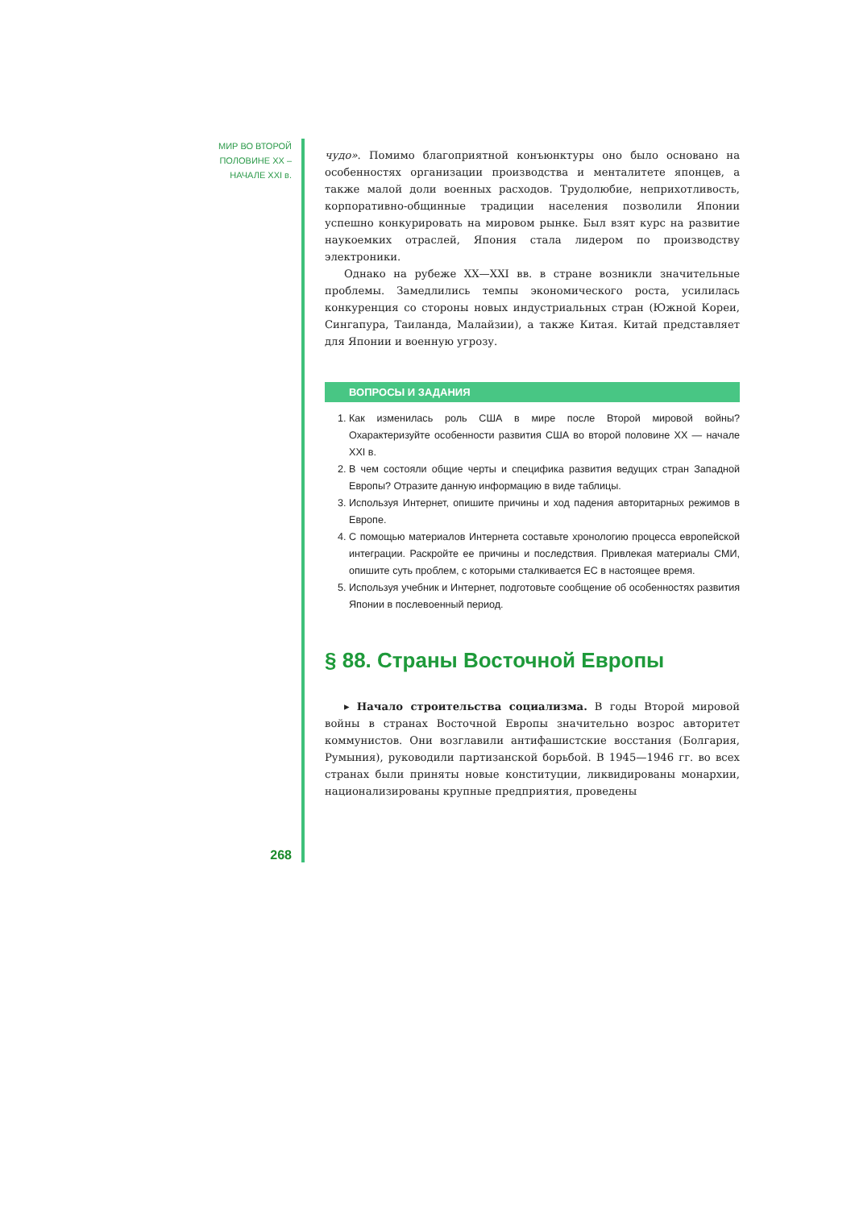МИР ВО ВТОРОЙ
ПОЛОВИНЕ XX –
НАЧАЛЕ XXI в.
268
чудо». Помимо благоприятной конъюнктуры оно было основано на особенностях организации производства и менталитете японцев, а также малой доли военных расходов. Трудолюбие, неприхотливость, корпоративно-общинные традиции населения позволили Японии успешно конкурировать на мировом рынке. Был взят курс на развитие наукоемких отраслей, Япония стала лидером по производству электроники.
Однако на рубеже XX—XXI вв. в стране возникли значительные проблемы. Замедлились темпы экономического роста, усилилась конкуренция со стороны новых индустриальных стран (Южной Кореи, Сингапура, Таиланда, Малайзии), а также Китая. Китай представляет для Японии и военную угрозу.
ВОПРОСЫ И ЗАДАНИЯ
1. Как изменилась роль США в мире после Второй мировой войны? Охарактеризуйте особенности развития США во второй половине XX — начале XXI в.
2. В чем состояли общие черты и специфика развития ведущих стран Западной Европы? Отразите данную информацию в виде таблицы.
3. Используя Интернет, опишите причины и ход падения авторитарных режимов в Европе.
4. С помощью материалов Интернета составьте хронологию процесса европейской интеграции. Раскройте ее причины и последствия. Привлекая материалы СМИ, опишите суть проблем, с которыми сталкивается ЕС в настоящее время.
5. Используя учебник и Интернет, подготовьте сообщение об особенностях развития Японии в послевоенный период.
§ 88. Страны Восточной Европы
▸ Начало строительства социализма. В годы Второй мировой войны в странах Восточной Европы значительно возрос авторитет коммунистов. Они возглавили антифашистские восстания (Болгария, Румыния), руководили партизанской борьбой. В 1945—1946 гг. во всех странах были приняты новые конституции, ликвидированы монархии, национализированы крупные предприятия, проведены